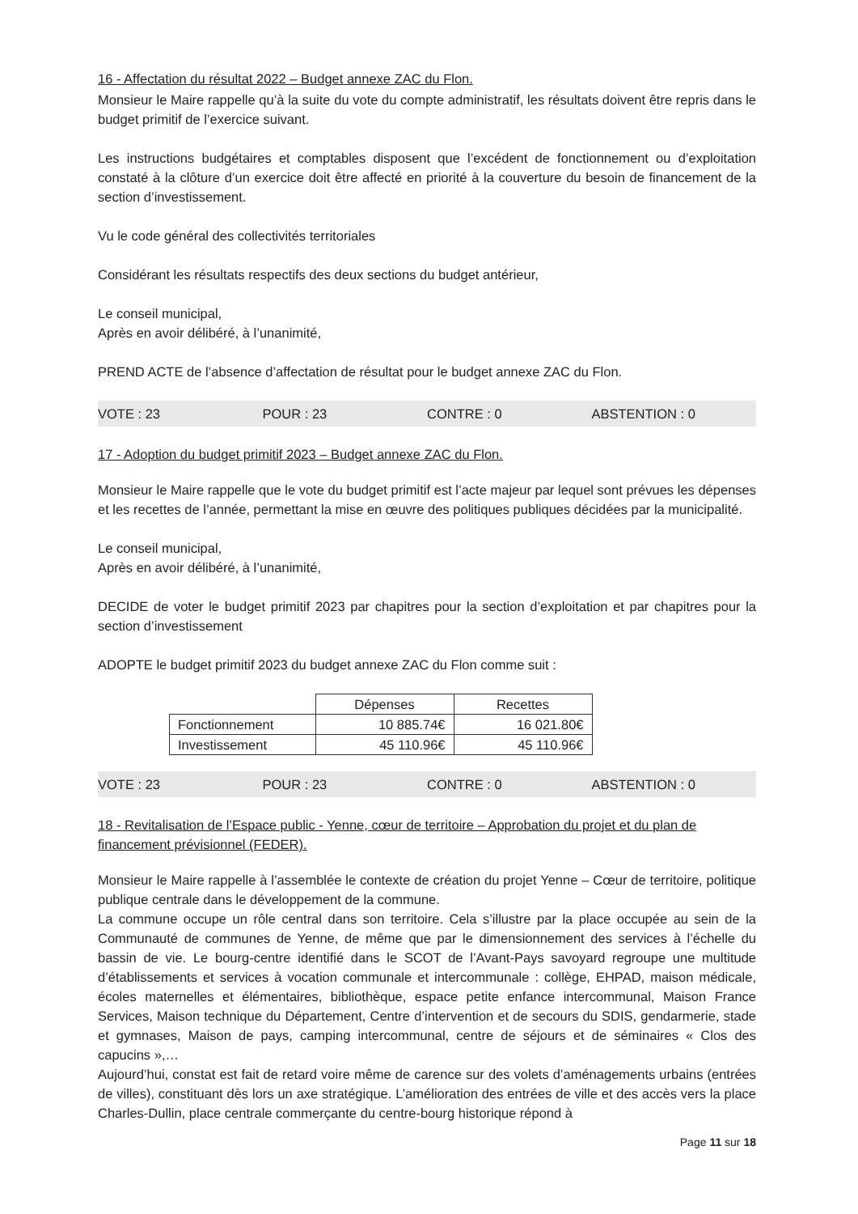16 - Affectation du résultat 2022 – Budget annexe ZAC du Flon.
Monsieur le Maire rappelle qu’à la suite du vote du compte administratif, les résultats doivent être repris dans le budget primitif de l’exercice suivant.
Les instructions budgétaires et comptables disposent que l’excédent de fonctionnement ou d’exploitation constaté à la clôture d’un exercice doit être affecté en priorité à la couverture du besoin de financement de la section d’investissement.
Vu le code général des collectivités territoriales
Considérant les résultats respectifs des deux sections du budget antérieur,
Le conseil municipal,
Après en avoir délibéré, à l’unanimité,
PREND ACTE de l’absence d’affectation de résultat pour le budget annexe ZAC du Flon.
VOTE : 23 POUR : 23 CONTRE : 0 ABSTENTION : 0
17 - Adoption du budget primitif 2023 – Budget annexe ZAC du Flon.
Monsieur le Maire rappelle que le vote du budget primitif est l’acte majeur par lequel sont prévues les dépenses et les recettes de l’année, permettant la mise en œuvre des politiques publiques décidées par la municipalité.
Le conseil municipal,
Après en avoir délibéré, à l’unanimité,
DECIDE de voter le budget primitif 2023 par chapitres pour la section d’exploitation et par chapitres pour la section d’investissement
ADOPTE le budget primitif 2023 du budget annexe ZAC du Flon comme suit :
| | Dépenses | Recettes |
| --- | --- | --- |
| Fonctionnement | 10 885.74€ | 16 021.80€ |
| Investissement | 45 110.96€ | 45 110.96€ |
VOTE : 23 POUR : 23 CONTRE : 0 ABSTENTION : 0
18 - Revitalisation de l’Espace public - Yenne, cœur de territoire – Approbation du projet et du plan de financement prévisionnel (FEDER).
Monsieur le Maire rappelle à l’assemblée le contexte de création du projet Yenne – Cœur de territoire, politique publique centrale dans le développement de la commune.
La commune occupe un rôle central dans son territoire. Cela s’illustre par la place occupée au sein de la Communauté de communes de Yenne, de même que par le dimensionnement des services à l’échelle du bassin de vie. Le bourg-centre identifié dans le SCOT de l’Avant-Pays savoyard regroupe une multitude d’établissements et services à vocation communale et intercommunale : collège, EHPAD, maison médicale, écoles maternelles et élémentaires, bibliothèque, espace petite enfance intercommunal, Maison France Services, Maison technique du Département, Centre d’intervention et de secours du SDIS, gendarmerie, stade et gymnases, Maison de pays, camping intercommunal, centre de séjours et de séminaires « Clos des capucins »,…
Aujourd’hui, constat est fait de retard voire même de carence sur des volets d’aménagements urbains (entrées de villes), constituant dès lors un axe stratégique. L’amélioration des entrées de ville et des accès vers la place Charles-Dullin, place centrale commerçante du centre-bourg historique répond à
Page 11 sur 18